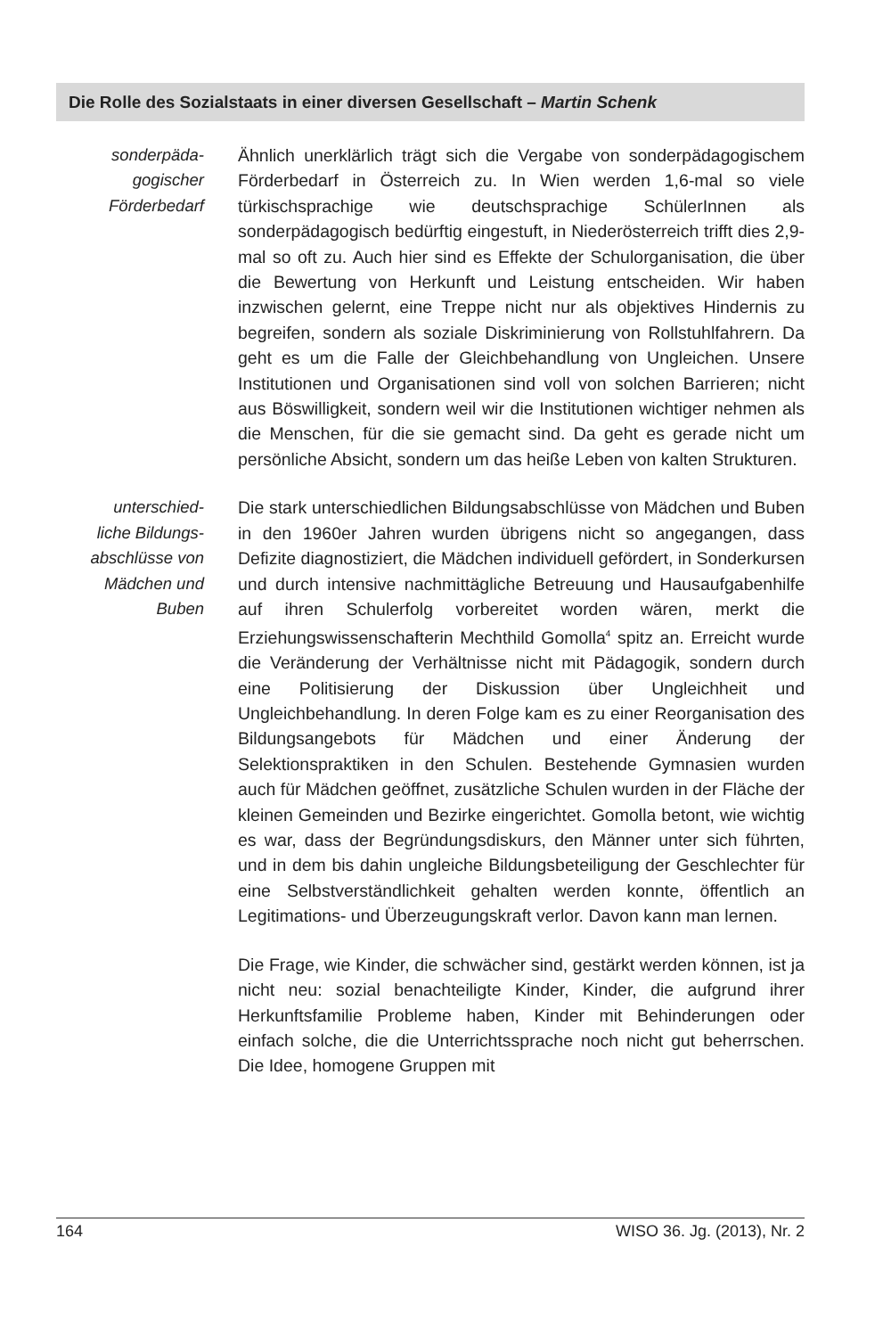Die Rolle des Sozialstaats in einer diversen Gesellschaft – Martin Schenk
sonderpäda-
gogischer
Förderbedarf
Ähnlich unerklärlich trägt sich die Vergabe von sonderpädagogischem Förderbedarf in Österreich zu. In Wien werden 1,6-mal so viele türkischsprachige wie deutschsprachige SchülerInnen als sonderpädagogisch bedürftig eingestuft, in Niederösterreich trifft dies 2,9-mal so oft zu. Auch hier sind es Effekte der Schulorganisation, die über die Bewertung von Herkunft und Leistung entscheiden. Wir haben inzwischen gelernt, eine Treppe nicht nur als objektives Hindernis zu begreifen, sondern als soziale Diskriminierung von Rollstuhlfahrern. Da geht es um die Falle der Gleichbehandlung von Ungleichen. Unsere Institutionen und Organisationen sind voll von solchen Barrieren; nicht aus Böswilligkeit, sondern weil wir die Institutionen wichtiger nehmen als die Menschen, für die sie gemacht sind. Da geht es gerade nicht um persönliche Absicht, sondern um das heiße Leben von kalten Strukturen.
unterschied-
liche Bildungs-
abschlüsse von
Mädchen und
Buben
Die stark unterschiedlichen Bildungsabschlüsse von Mädchen und Buben in den 1960er Jahren wurden übrigens nicht so angegangen, dass Defizite diagnostiziert, die Mädchen individuell gefördert, in Sonderkursen und durch intensive nachmittägliche Betreuung und Hausaufgabenhilfe auf ihren Schulerfolg vorbereitet worden wären, merkt die Erziehungswissenschafterin Mechthild Gomolla<sup>4</sup> spitz an. Erreicht wurde die Veränderung der Verhältnisse nicht mit Pädagogik, sondern durch eine Politisierung der Diskussion über Ungleichheit und Ungleichbehandlung. In deren Folge kam es zu einer Reorganisation des Bildungsangebots für Mädchen und einer Änderung der Selektionspraktiken in den Schulen. Bestehende Gymnasien wurden auch für Mädchen geöffnet, zusätzliche Schulen wurden in der Fläche der kleinen Gemeinden und Bezirke eingerichtet. Gomolla betont, wie wichtig es war, dass der Begründungsdiskurs, den Männer unter sich führten, und in dem bis dahin ungleiche Bildungsbeteiligung der Geschlechter für eine Selbstverständlichkeit gehalten werden konnte, öffentlich an Legitimations- und Überzeugungskraft verlor. Davon kann man lernen.
Die Frage, wie Kinder, die schwächer sind, gestärkt werden können, ist ja nicht neu: sozial benachteiligte Kinder, Kinder, die aufgrund ihrer Herkunftsfamilie Probleme haben, Kinder mit Behinderungen oder einfach solche, die die Unterrichtssprache noch nicht gut beherrschen. Die Idee, homogene Gruppen mit
164 WISO 36. Jg. (2013), Nr. 2